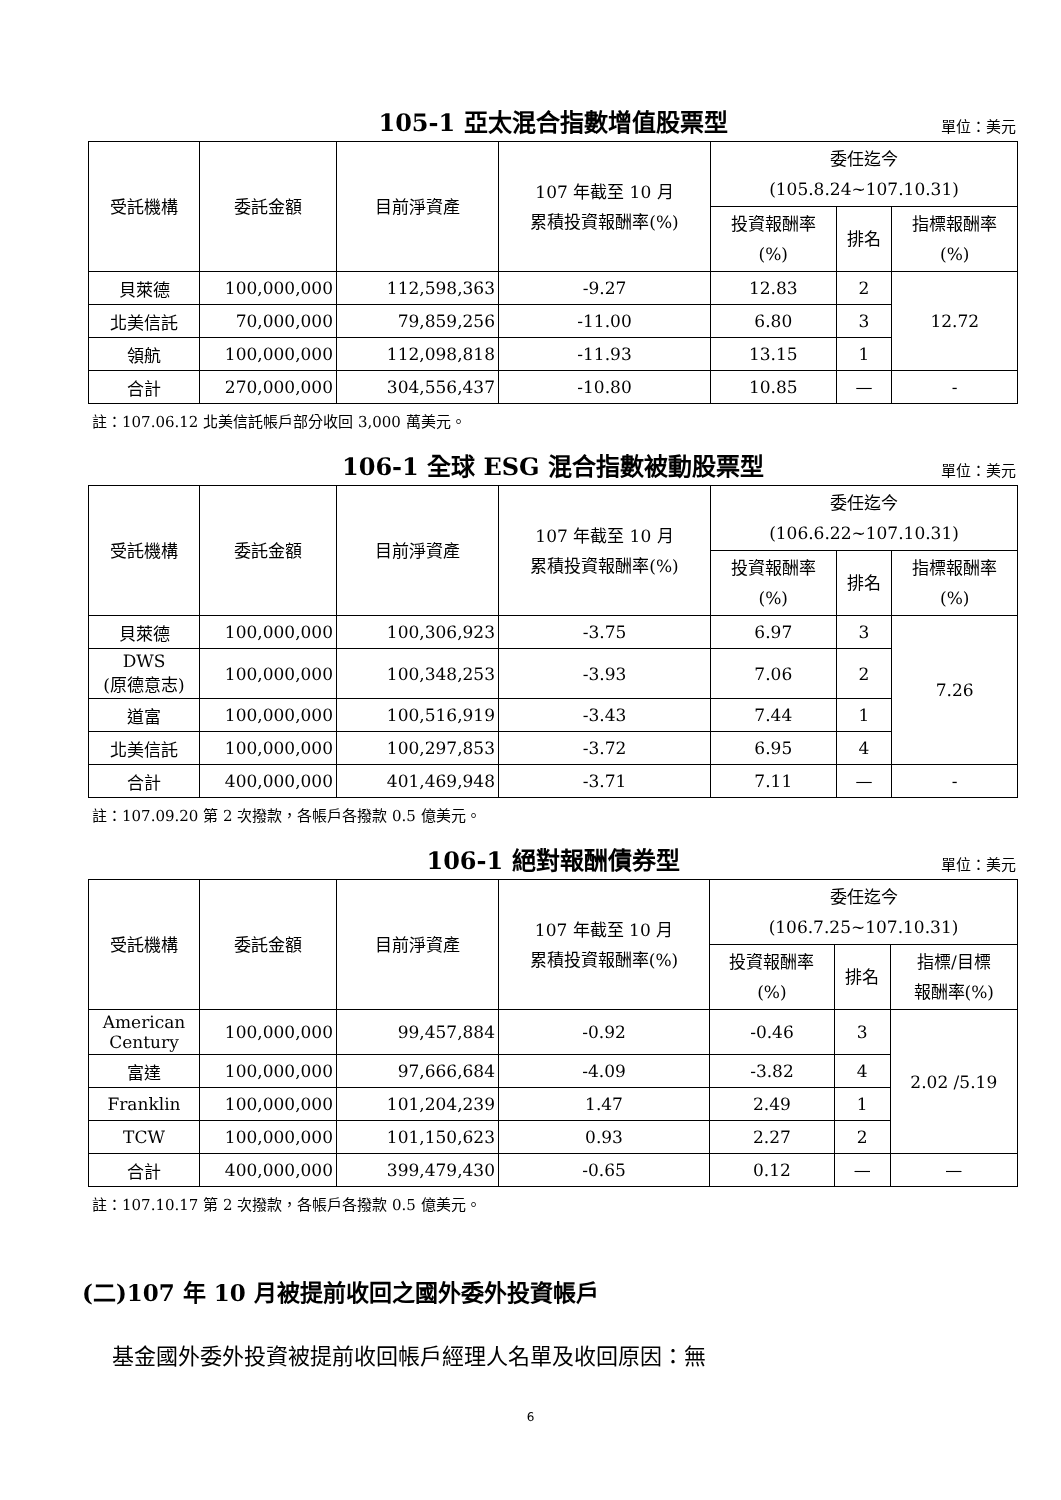105-1 亞太混合指數增值股票型
單位：美元
| 受託機構 | 委託金額 | 目前淨資產 | 107 年截至 10 月 累積投資報酬率(%) | 委任迄今 (105.8.24~107.10.31) | | |
| --- | --- | --- | --- | --- | --- | --- |
| | | | | 投資報酬率 (%) | 排名 | 指標報酬率 (%) |
| 貝萊德 | 100,000,000 | 112,598,363 | -9.27 | 12.83 | 2 | 12.72 |
| 北美信託 | 70,000,000 | 79,859,256 | -11.00 | 6.80 | 3 | |
| 領航 | 100,000,000 | 112,098,818 | -11.93 | 13.15 | 1 | |
| 合計 | 270,000,000 | 304,556,437 | -10.80 | 10.85 | — | - |
註：107.06.12 北美信託帳戶部分收回 3,000 萬美元。
106-1 全球 ESG 混合指數被動股票型
單位：美元
| 受託機構 | 委託金額 | 目前淨資產 | 107 年截至 10 月 累積投資報酬率(%) | 委任迄今 (106.6.22~107.10.31) | | |
| --- | --- | --- | --- | --- | --- | --- |
| | | | | 投資報酬率 (%) | 排名 | 指標報酬率 (%) |
| 貝萊德 | 100,000,000 | 100,306,923 | -3.75 | 6.97 | 3 | 7.26 |
| DWS (原德意志) | 100,000,000 | 100,348,253 | -3.93 | 7.06 | 2 | |
| 道富 | 100,000,000 | 100,516,919 | -3.43 | 7.44 | 1 | |
| 北美信託 | 100,000,000 | 100,297,853 | -3.72 | 6.95 | 4 | |
| 合計 | 400,000,000 | 401,469,948 | -3.71 | 7.11 | — | - |
註：107.09.20 第 2 次撥款，各帳戶各撥款 0.5 億美元。
106-1 絕對報酬債券型
單位：美元
| 受託機構 | 委託金額 | 目前淨資產 | 107 年截至 10 月 累積投資報酬率(%) | 委任迄今 (106.7.25~107.10.31) | | |
| --- | --- | --- | --- | --- | --- | --- |
| | | | | 投資報酬率 (%) | 排名 | 指標/目標 報酬率(%) |
| American Century | 100,000,000 | 99,457,884 | -0.92 | -0.46 | 3 | 2.02 /5.19 |
| 富達 | 100,000,000 | 97,666,684 | -4.09 | -3.82 | 4 | |
| Franklin | 100,000,000 | 101,204,239 | 1.47 | 2.49 | 1 | |
| TCW | 100,000,000 | 101,150,623 | 0.93 | 2.27 | 2 | |
| 合計 | 400,000,000 | 399,479,430 | -0.65 | 0.12 | — | — |
註：107.10.17 第 2 次撥款，各帳戶各撥款 0.5 億美元。
(二)107 年 10 月被提前收回之國外委外投資帳戶
基金國外委外投資被提前收回帳戶經理人名單及收回原因：無
6